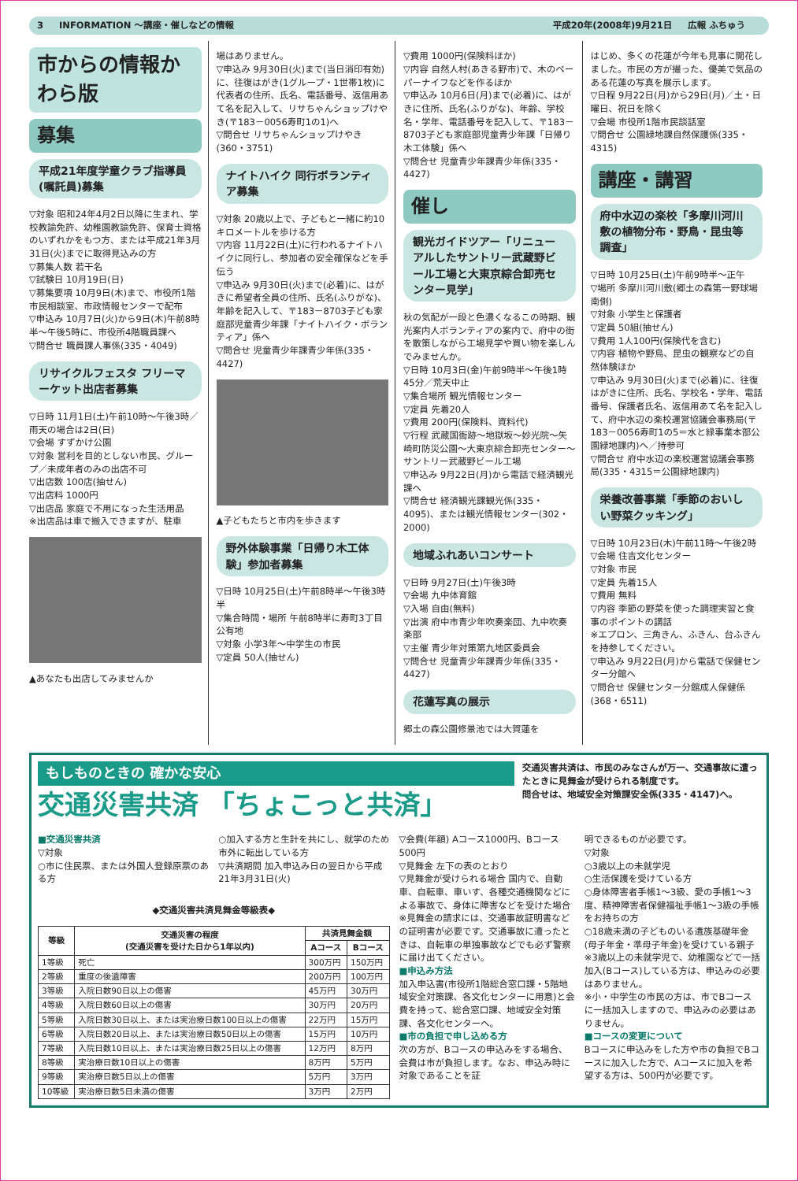3 INFORMATION ～講座・催しなどの情報 平成20年(2008年)9月21日 広報 ふちゅう
市からの情報かわら版
募集
平成21年度学童クラブ指導員(嘱託員)募集
▽対象 昭和24年4月2日以降に生まれ、学校教諭免許、幼稚園教諭免許、保育士資格のいずれかをもつ方、または平成21年3月31日(火)までに取得見込みの方
▽募集人数 若干名
▽試験日 10月19日(日)
▽募集要項 10月9日(木)まで、市役所1階市民相談室、市政情報センターで配布
▽申込み 10月7日(火)から9日(木)午前8時半～午後5時に、市役所4階職員課へ
▽問合せ 職員課人事係(335・4049)
リサイクルフェスタ フリーマーケット出店者募集
▽日時 11月1日(土)午前10時～午後3時／雨天の場合は2日(日)
▽会場 すずかけ公園
▽対象 営利を目的としない市民、グループ／未成年者のみの出店不可
▽出店数 100店(抽せん)
▽出店料 1000円
▽出店品 家庭で不用になった生活用品
※出店品は車で搬入できますが、駐車
▲あなたも出店してみませんか
場はありません。
▽申込み 9月30日(火)まで(当日消印有効)に、往復はがき(1グループ・1世帯1枚)に代表者の住所、氏名、電話番号、返信用あて名を記入して、リサちゃんショップけやき(〒183－0056寿町1の1)へ
▽問合せ リサちゃんショップけやき(360・3751)
ナイトハイク 同行ボランティア募集
▽対象 20歳以上で、子どもと一緒に約10キロメートルを歩ける方
▽内容 11月22日(土)に行われるナイトハイクに同行し、参加者の安全確保などを手伝う
▽申込み 9月30日(火)まで(必着)に、はがきに希望者全員の住所、氏名(ふりがな)、年齢を記入して、〒183－8703子ども家庭部児童青少年課「ナイトハイク・ボランティア」係へ
▽問合せ 児童青少年課青少年係(335・4427)
▲子どもたちと市内を歩きます
野外体験事業「日帰り木工体験」参加者募集
▽日時 10月25日(土)午前8時半～午後3時半
▽集合時間・場所 午前8時半に寿町3丁目公有地
▽対象 小学3年～中学生の市民
▽定員 50人(抽せん)
▽費用 1000円(保険料ほか)
▽内容 自然人村(あきる野市)で、木のペーパーナイフなどを作るほか
▽申込み 10月6日(月)まで(必着)に、はがきに住所、氏名(ふりがな)、年齢、学校名・学年、電話番号を記入して、〒183－8703子ども家庭部児童青少年課「日帰り木工体験」係へ
▽問合せ 児童青少年課青少年係(335・4427)
催し
観光ガイドツアー「リニューアルしたサントリー武蔵野ビール工場と大東京綜合卸売センター見学」
秋の気配が一段と色濃くなるこの時期、観光案内人ボランティアの案内で、府中の街を散策しながら工場見学や買い物を楽しんでみませんか。
▽日時 10月3日(金)午前9時半～午後1時45分／荒天中止
▽集合場所 観光情報センター
▽定員 先着20人
▽費用 200円(保険料、資料代)
▽行程 武蔵国衙跡～地獄坂～妙光院～矢崎町防災公園～大東京綜合卸売センター～サントリー武蔵野ビール工場
▽申込み 9月22日(月)から電話で経済観光課へ
▽問合せ 経済観光課観光係(335・4095)、または観光情報センター(302・2000)
地域ふれあいコンサート
▽日時 9月27日(土)午後3時
▽会場 九中体育館
▽入場 自由(無料)
▽出演 府中市青少年吹奏楽団、九中吹奏楽部
▽主催 青少年対策第九地区委員会
▽問合せ 児童青少年課青少年係(335・4427)
花蓮写真の展示
郷土の森公園修景池では大賀蓮を
はじめ、多くの花蓮が今年も見事に開花しました。市民の方が撮った、優美で気品のある花蓮の写真を展示します。
▽日程 9月22日(月)から29日(月)／土・日曜日、祝日を除く
▽会場 市役所1階市民談話室
▽問合せ 公園緑地課自然保護係(335・4315)
講座・講習
府中水辺の楽校「多摩川河川敷の植物分布・野鳥・昆虫等調査」
▽日時 10月25日(土)午前9時半～正午
▽場所 多摩川河川敷(郷土の森第一野球場南側)
▽対象 小学生と保護者
▽定員 50組(抽せん)
▽費用 1人100円(保険代を含む)
▽内容 植物や野鳥、昆虫の観察などの自然体験ほか
▽申込み 9月30日(火)まで(必着)に、往復はがきに住所、氏名、学校名・学年、電話番号、保護者氏名、返信用あて名を記入して、府中水辺の楽校運営協議会事務局(〒183－0056寿町1の5＝水と緑事業本部公園緑地課内)へ／持参可
▽問合せ 府中水辺の楽校運営協議会事務局(335・4315＝公園緑地課内)
栄養改善事業「季節のおいしい野菜クッキング」
▽日時 10月23日(木)午前11時～午後2時
▽会場 住吉文化センター
▽対象 市民
▽定員 先着15人
▽費用 無料
▽内容 季節の野菜を使った調理実習と食事のポイントの講話
※エプロン、三角きん、ふきん、台ふきんを持参してください。
▽申込み 9月22日(月)から電話で保健センター分館へ
▽問合せ 保健センター分館成人保健係(368・6511)
もしものときの 確かな安心
交通災害共済 「ちょこっと共済」
交通災害共済は、市民のみなさんが万一、交通事故に遭ったときに見舞金が受けられる制度です。
問合せは、地域安全対策課安全係(335・4147)へ。
■交通災害共済
▽対象
○市に住民票、または外国人登録原票のある方
○加入する方と生計を共にし、就学のため市外に転出している方
▽共済期間 加入申込み日の翌日から平成21年3月31日(火)
◆交通災害共済見舞金等級表◆
| 等級 | 交通災害の程度 (交通災害を受けた日から1年以内) | 共済見舞金額 | |
| --- | --- | --- | --- |
| | | Aコース | Bコース |
| 1等級 | 死亡 | 300万円 | 150万円 |
| 2等級 | 重度の後遺障害 | 200万円 | 100万円 |
| 3等級 | 入院日数90日以上の傷害 | 45万円 | 30万円 |
| 4等級 | 入院日数60日以上の傷害 | 30万円 | 20万円 |
| 5等級 | 入院日数30日以上、または実治療日数100日以上の傷害 | 22万円 | 15万円 |
| 6等級 | 入院日数20日以上、または実治療日数50日以上の傷害 | 15万円 | 10万円 |
| 7等級 | 入院日数10日以上、または実治療日数25日以上の傷害 | 12万円 | 8万円 |
| 8等級 | 実治療日数10日以上の傷害 | 8万円 | 5万円 |
| 9等級 | 実治療日数5日以上の傷害 | 5万円 | 3万円 |
| 10等級 | 実治療日数5日未満の傷害 | 3万円 | 2万円 |
▽会費(年額) Aコース1000円、Bコース500円
▽見舞金 左下の表のとおり
▽見舞金が受けられる場合 国内で、自動車、自転車、車いす、各種交通機関などによる事故で、身体に障害などを受けた場合
※見舞金の請求には、交通事故証明書などの証明書が必要です。交通事故に遭ったときは、自転車の単独事故などでも必ず警察に届け出てください。
■申込み方法
加入申込書(市役所1階総合窓口課・5階地域安全対策課、各文化センターに用意)と会費を持って、総合窓口課、地域安全対策課、各文化センターへ。
■市の負担で申し込める方
次の方が、Bコースの申込みをする場合、会費は市が負担します。なお、申込み時に対象であることを証
明できるものが必要です。
▽対象
○3歳以上の未就学児
○生活保護を受けている方
○身体障害者手帳1～3級、愛の手帳1～3度、精神障害者保健福祉手帳1～3級の手帳をお持ちの方
○18歳未満の子どものいる遺族基礎年金(母子年金・準母子年金)を受けている親子
※3歳以上の未就学児で、幼稚園などで一括加入(Bコース)している方は、申込みの必要はありません。
※小・中学生の市民の方は、市でBコースに一括加入しますので、申込みの必要はありません。
■コースの変更について
Bコースに申込みをした方や市の負担でBコースに加入した方で、Aコースに加入を希望する方は、500円が必要です。